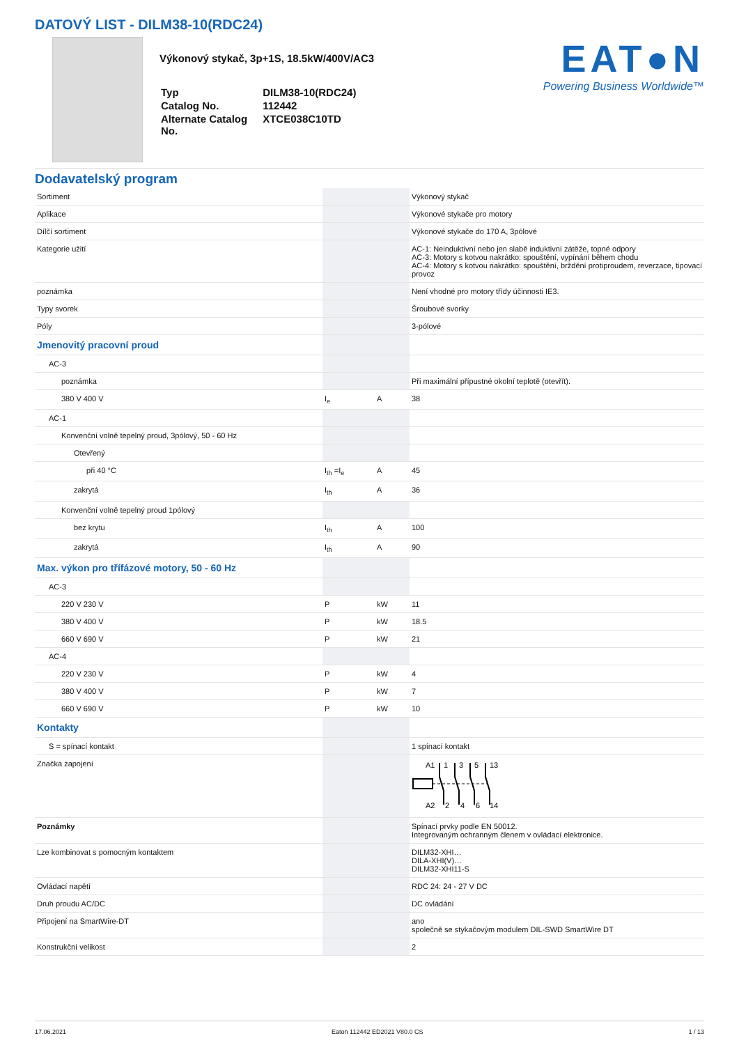DATOVÝ LIST - DILM38-10(RDC24)
Výkonový stykač, 3p+1S, 18.5kW/400V/AC3
| Typ | DILM38-10(RDC24) |
| Catalog No. | 112442 |
| Alternate Catalog No. | XTCE038C10TD |
EAT●N
Powering Business Worldwide™
Dodavatelský program
| Sortiment | | | Výkonový stykač |
| Aplikace | | | Výkonové stykače pro motory |
| Dílčí sortiment | | | Výkonové stykače do 170 A, 3pólové |
| Kategorie užití | | | AC-1: Neinduktivní nebo jen slabě induktivní zátěže, topné odpory AC-3: Motory s kotvou nakrátko: spouštění, vypínání během chodu AC-4: Motory s kotvou nakrátko: spouštění, brždění protiproudem, reverzace, tipovací provoz |
| poznámka | | | Není vhodné pro motory třídy účinnosti IE3. |
| Typy svorek | | | Šroubové svorky |
| Póly | | | 3-pólové |
| Jmenovitý pracovní proud | | | |
| AC-3 | | | |
| poznámka | | | Při maximální přípustné okolní teplotě (otevřít). |
| 380 V 400 V | I<sub>e</sub> | A | 38 |
| AC-1 | | | |
| Konvenční volně tepelný proud, 3pólový, 50 - 60 Hz | | | |
| Otevřený | | | |
| při 40 °C | I<sub>th</sub> =I<sub>e</sub> | A | 45 |
| zakrytá | I<sub>th</sub> | A | 36 |
| Konvenční volně tepelný proud 1pólový | | | |
| bez krytu | I<sub>th</sub> | A | 100 |
| zakrytá | I<sub>th</sub> | A | 90 |
| Max. výkon pro třífázové motory, 50 - 60 Hz | | | |
| AC-3 | | | |
| 220 V 230 V | P | kW | 11 |
| 380 V 400 V | P | kW | 18.5 |
| 660 V 690 V | P | kW | 21 |
| AC-4 | | | |
| 220 V 230 V | P | kW | 4 |
| 380 V 400 V | P | kW | 7 |
| 660 V 690 V | P | kW | 10 |
| Kontakty | | | |
| S = spínací kontakt | | | 1 spínací kontakt |
| Značka zapojení | | | A1 1 3 5 13 A2 2 4 6 14 |
| Poznámky | | | Spínací prvky podle EN 50012. Integrovaným ochranným členem v ovládací elektronice. |
| Lze kombinovat s pomocným kontaktem | | | DILM32-XHI… DILA-XHI(V)… DILM32-XHI11-S |
| Ovládací napětí | | | RDC 24: 24 - 27 V DC |
| Druh proudu AC/DC | | | DC ovládání |
| Připojení na SmartWire-DT | | | ano společně se stykačovým modulem DIL-SWD SmartWire DT |
| Konstrukční velikost | | | 2 |
17.06.2021 Eaton 112442 ED2021 V80.0 CS 1 / 13